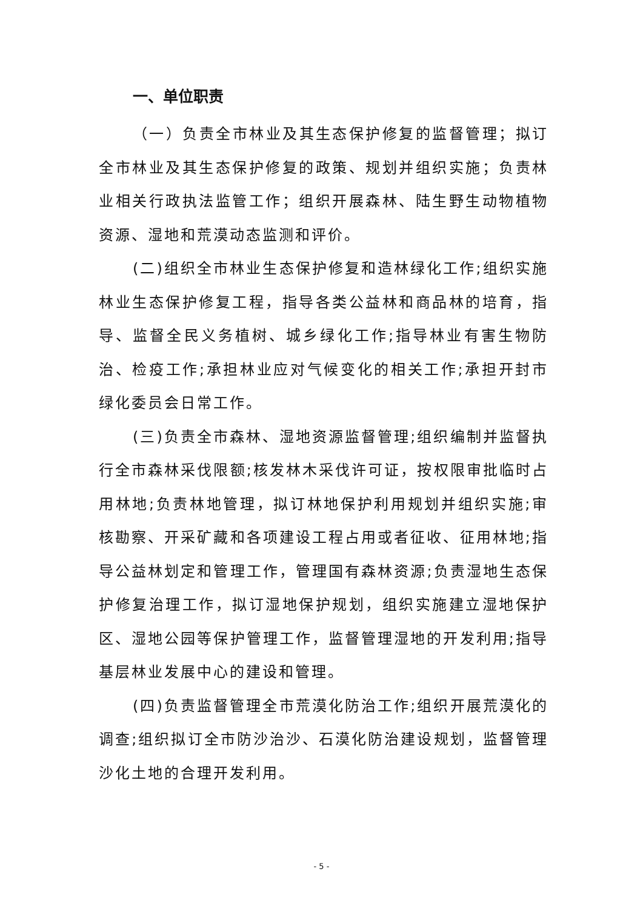一、单位职责
（一）负责全市林业及其生态保护修复的监督管理；拟订全市林业及其生态保护修复的政策、规划并组织实施；负责林业相关行政执法监管工作；组织开展森林、陆生野生动物植物资源、湿地和荒漠动态监测和评价。
(二)组织全市林业生态保护修复和造林绿化工作;组织实施林业生态保护修复工程，指导各类公益林和商品林的培育，指导、监督全民义务植树、城乡绿化工作;指导林业有害生物防治、检疫工作;承担林业应对气候变化的相关工作;承担开封市绿化委员会日常工作。
(三)负责全市森林、湿地资源监督管理;组织编制并监督执行全市森林采伐限额;核发林木采伐许可证，按权限审批临时占用林地;负责林地管理，拟订林地保护利用规划并组织实施;审核勘察、开采矿藏和各项建设工程占用或者征收、征用林地;指导公益林划定和管理工作，管理国有森林资源;负责湿地生态保护修复治理工作，拟订湿地保护规划，组织实施建立湿地保护区、湿地公园等保护管理工作，监督管理湿地的开发利用;指导基层林业发展中心的建设和管理。
(四)负责监督管理全市荒漠化防治工作;组织开展荒漠化的调查;组织拟订全市防沙治沙、石漠化防治建设规划，监督管理沙化土地的合理开发利用。
- 5 -